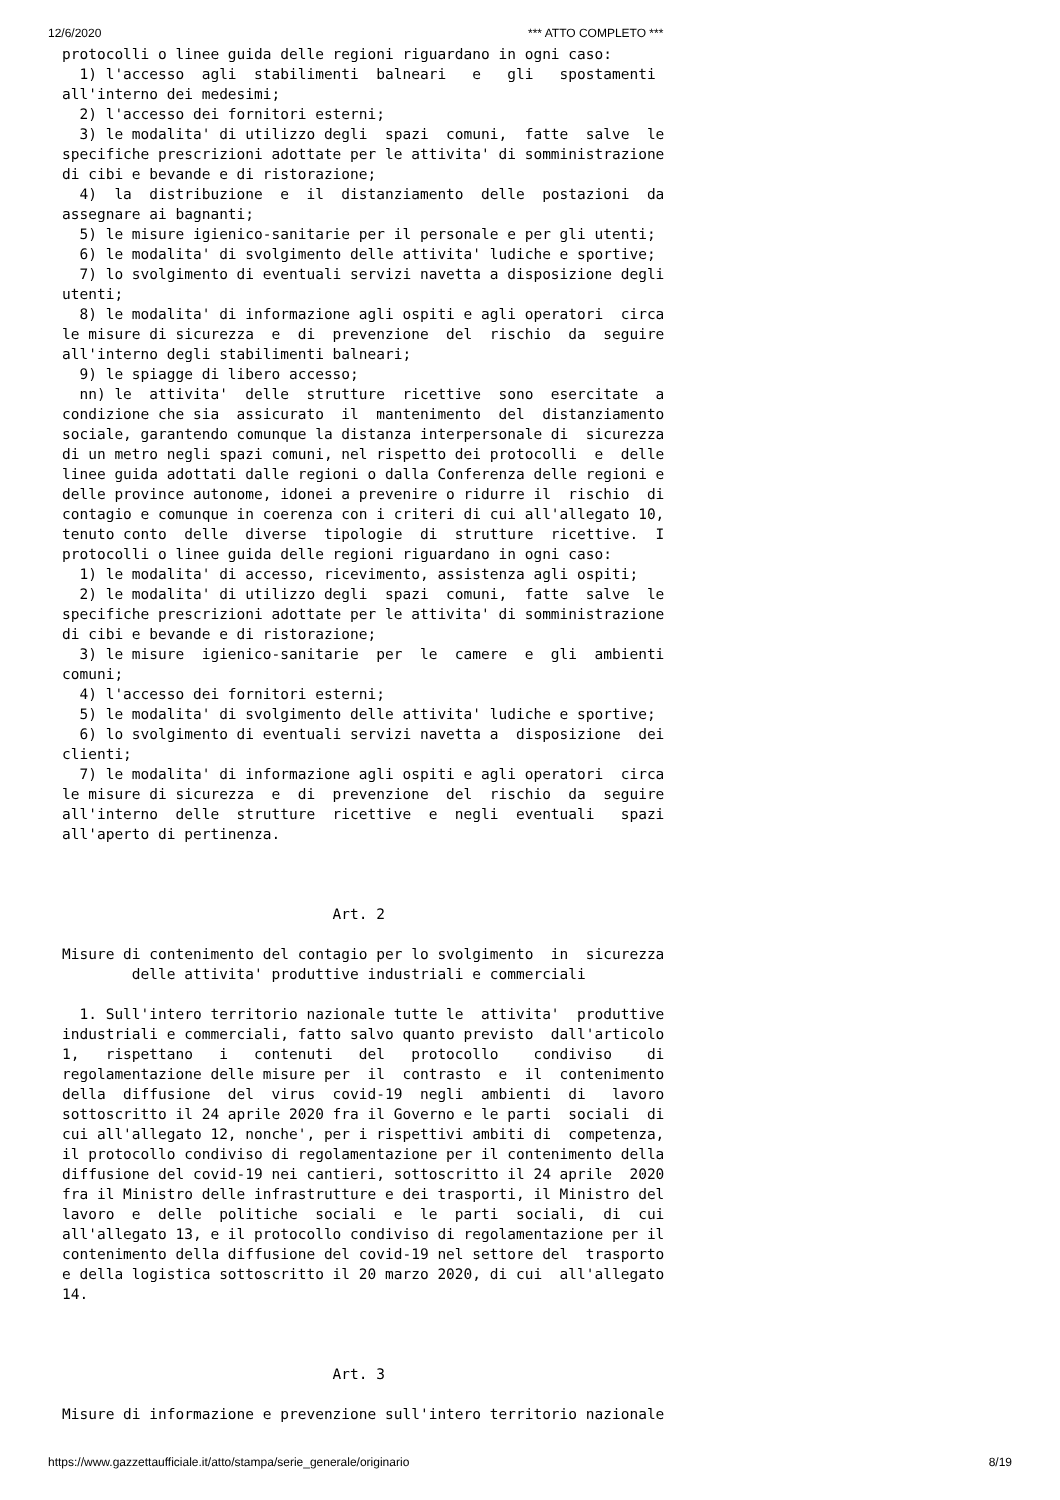12/6/2020 *** ATTO COMPLETO ***
protocolli o linee guida delle regioni riguardano in ogni caso:
  1) l'accesso  agli  stabilimenti  balneari   e   gli   spostamenti
all'interno dei medesimi;
  2) l'accesso dei fornitori esterni;
  3) le modalita' di utilizzo degli  spazi  comuni,  fatte  salve  le
specifiche prescrizioni adottate per le attivita' di somministrazione
di cibi e bevande e di ristorazione;
  4)  la  distribuzione  e  il  distanziamento  delle  postazioni  da
assegnare ai bagnanti;
  5) le misure igienico-sanitarie per il personale e per gli utenti;
  6) le modalita' di svolgimento delle attivita' ludiche e sportive;
  7) lo svolgimento di eventuali servizi navetta a disposizione degli
utenti;
  8) le modalita' di informazione agli ospiti e agli operatori  circa
le misure di sicurezza  e  di  prevenzione  del  rischio  da  seguire
all'interno degli stabilimenti balneari;
  9) le spiagge di libero accesso;
  nn) le  attivita'  delle  strutture  ricettive  sono  esercitate  a
condizione che sia  assicurato  il  mantenimento  del  distanziamento
sociale, garantendo comunque la distanza interpersonale di  sicurezza
di un metro negli spazi comuni, nel rispetto dei protocolli  e  delle
linee guida adottati dalle regioni o dalla Conferenza delle regioni e
delle province autonome, idonei a prevenire o ridurre il  rischio  di
contagio e comunque in coerenza con i criteri di cui all'allegato 10,
tenuto conto  delle  diverse  tipologie  di  strutture  ricettive.  I
protocolli o linee guida delle regioni riguardano in ogni caso:
  1) le modalita' di accesso, ricevimento, assistenza agli ospiti;
  2) le modalita' di utilizzo degli  spazi  comuni,  fatte  salve  le
specifiche prescrizioni adottate per le attivita' di somministrazione
di cibi e bevande e di ristorazione;
  3) le misure  igienico-sanitarie  per  le  camere  e  gli  ambienti
comuni;
  4) l'accesso dei fornitori esterni;
  5) le modalita' di svolgimento delle attivita' ludiche e sportive;
  6) lo svolgimento di eventuali servizi navetta a  disposizione  dei
clienti;
  7) le modalita' di informazione agli ospiti e agli operatori  circa
le misure di sicurezza  e  di  prevenzione  del  rischio  da  seguire
all'interno  delle  strutture  ricettive  e  negli  eventuali   spazi
all'aperto di pertinenza.



                               Art. 2

Misure di contenimento del contagio per lo svolgimento  in  sicurezza
        delle attivita' produttive industriali e commerciali

  1. Sull'intero territorio nazionale tutte le  attivita'  produttive
industriali e commerciali, fatto salvo quanto previsto  dall'articolo
1,   rispettano   i   contenuti   del   protocollo    condiviso    di
regolamentazione delle misure per  il  contrasto  e  il  contenimento
della  diffusione  del  virus  covid-19  negli  ambienti  di   lavoro
sottoscritto il 24 aprile 2020 fra il Governo e le parti  sociali  di
cui all'allegato 12, nonche', per i rispettivi ambiti di  competenza,
il protocollo condiviso di regolamentazione per il contenimento della
diffusione del covid-19 nei cantieri, sottoscritto il 24 aprile  2020
fra il Ministro delle infrastrutture e dei trasporti, il Ministro del
lavoro  e  delle  politiche  sociali  e  le  parti  sociali,  di  cui
all'allegato 13, e il protocollo condiviso di regolamentazione per il
contenimento della diffusione del covid-19 nel settore del  trasporto
e della logistica sottoscritto il 20 marzo 2020, di cui  all'allegato
14.



                               Art. 3

Misure di informazione e prevenzione sull'intero territorio nazionale
https://www.gazzettaufficiale.it/atto/stampa/serie_generale/originario 8/19